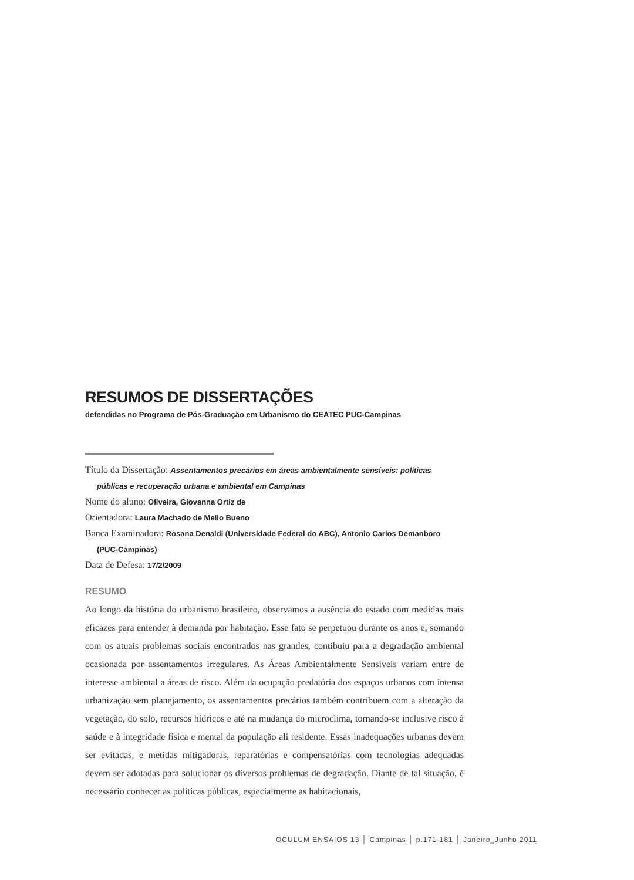RESUMOS DE DISSERTAÇÕES
defendidas no Programa de Pós-Graduação em Urbanismo do CEATEC PUC-Campinas
Título da Dissertação: Assentamentos precários em áreas ambientalmente sensíveis: políticas públicas e recuperação urbana e ambiental em Campinas
Nome do aluno: Oliveira, Giovanna Ortiz de
Orientadora: Laura Machado de Mello Bueno
Banca Examinadora: Rosana Denaldi (Universidade Federal do ABC), Antonio Carlos Demanboro (PUC-Campinas)
Data de Defesa: 17/2/2009
RESUMO
Ao longo da história do urbanismo brasileiro, observamos a ausência do estado com medidas mais eficazes para entender à demanda por habitação. Esse fato se perpetuou durante os anos e, somando com os atuais problemas sociais encontrados nas grandes, contibuiu para a degradação ambiental ocasionada por assentamentos irregulares. As Áreas Ambientalmente Sensíveis variam entre de interesse ambiental a áreas de risco. Além da ocupação predatória dos espaços urbanos com intensa urbanização sem planejamento, os assentamentos precários também contribuem com a alteração da vegetação, do solo, recursos hídricos e até na mudança do microclima, tornando-se inclusive risco à saúde e à integridade física e mental da população ali residente. Essas inadequações urbanas devem ser evitadas, e metidas mitigadoras, reparatórias e compensatórias com tecnologias adequadas devem ser adotadas para solucionar os diversos problemas de degradação. Diante de tal situação, é necessário conhecer as políticas públicas, especialmente as habitacionais,
OCULUM ENSAIOS 13 │ Campinas │ p.171-181 │ Janeiro_Junho 2011